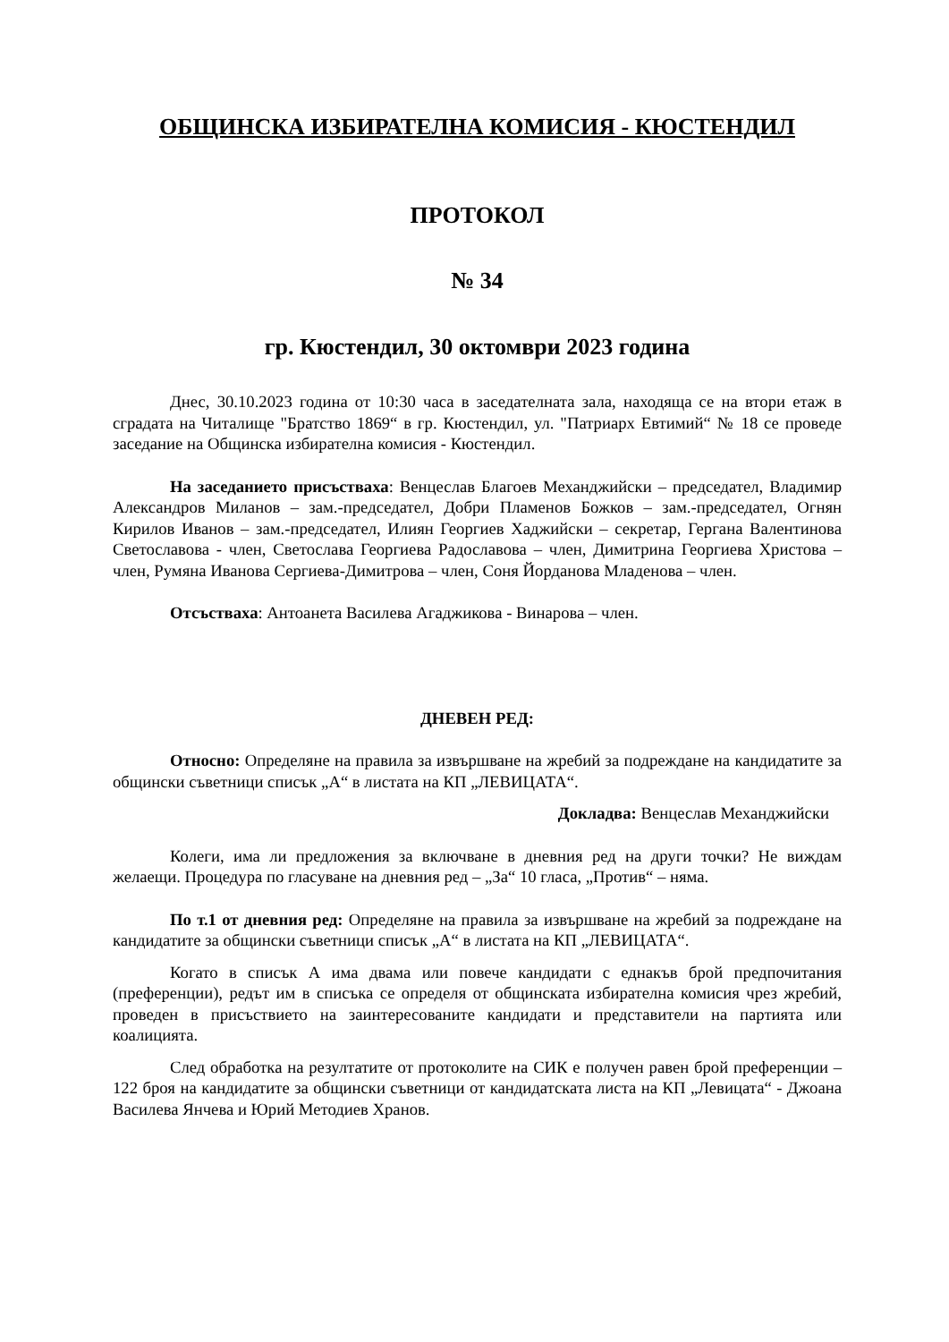ОБЩИНСКА ИЗБИРАТЕЛНА КОМИСИЯ - КЮСТЕНДИЛ
ПРОТОКОЛ
№ 34
гр. Кюстендил, 30 октомври 2023 година
Днес, 30.10.2023 година от 10:30 часа в заседателната зала, находяща се на втори етаж в сградата на Читалище "Братство 1869“ в гр. Кюстендил, ул. "Патриарх Евтимий“ № 18 се проведе заседание на Общинска избирателна комисия - Кюстендил.
На заседанието присъстваха: Венцеслав Благоев Механджийски – председател, Владимир Александров Миланов – зам.-председател, Добри Пламенов Божков – зам.-председател, Огнян Кирилов Иванов – зам.-председател, Илиян Георгиев Хаджийски – секретар, Гергана Валентинова Светославова - член, Светослава Георгиева Радославова – член, Димитрина Георгиева Христова – член, Румяна Иванова Сергиева-Димитрова – член, Соня Йорданова Младенова – член.
Отсъстваха: Антоанета Василева Агаджикова - Винарова – член.
ДНЕВЕН РЕД:
Относно: Определяне на правила за извършване на жребий за подреждане на кандидатите за общински съветници списък „А“ в листата на КП „ЛЕВИЦАТА“.
Докладва: Венцеслав Механджийски
Колеги, има ли предложения за включване в дневния ред на други точки? Не виждам желаещи. Процедура по гласуване на дневния ред – „За“ 10 гласа, „Против“ – няма.
По т.1 от дневния ред: Определяне на правила за извършване на жребий за подреждане на кандидатите за общински съветници списък „А“ в листата на КП „ЛЕВИЦАТА“.
Когато в списък А има двама или повече кандидати с еднакъв брой предпочитания (преференции), редът им в списъка се определя от общинската избирателна комисия чрез жребий, проведен в присъствието на заинтересованите кандидати и представители на партията или коалицията.
След обработка на резултатите от протоколите на СИК е получен равен брой преференции – 122 броя на кандидатите за общински съветници от кандидатската листа на КП „Левицата“ - Джоана Василева Янчева и Юрий Методиев Хранов.